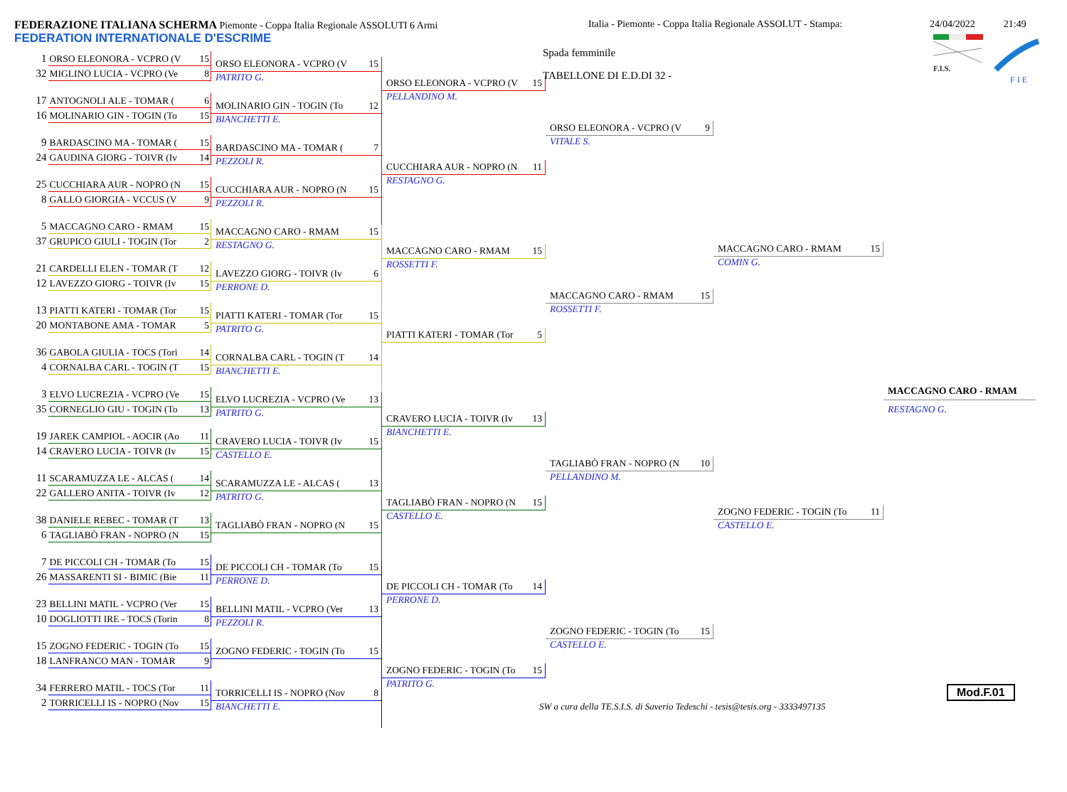FEDERAZIONE ITALIANA SCHERMA Piemonte - Coppa Italia Regionale ASSOLUTI 6 Armi
FEDERATION INTERNATIONALE D'ESCRIME
Italia - Piemonte - Coppa Italia Regionale ASSOLUT - Stampa:
24/04/2022 21:49
Spada femminile
TABELLONE DI E.D.DI 32 -
F.I.S.
F I E
1 ORSO ELEONORA - VCPRO (V 15
32 MIGLINO LUCIA - VCPRO (Ve 8
17 ANTOGNOLI ALE - TOMAR (6
16 MOLINARIO GIN - TOGIN (To 15
9 BARDASCINO MA - TOMAR (15
24 GAUDINA GIORG - TOIVR (Iv 14
25 CUCCHIARA AUR - NOPRO (N 15
8 GALLO GIORGIA - VCCUS (V 9
5 MACCAGNO CARO - RMAM 15
37 GRUPICO GIULI - TOGIN (Tor 2
21 CARDELLI ELEN - TOMAR (T 12
12 LAVEZZO GIORG - TOIVR (Iv 15
13 PIATTI KATERI - TOMAR (Tor 15
20 MONTABONE AMA - TOMAR 5
36 GABOLA GIULIA - TOCS (Tori 14
4 CORNALBA CARL - TOGIN (T 15
3 ELVO LUCREZIA - VCPRO (Ve 15
35 CORNEGLIO GIU - TOGIN (To 13
19 JAREK CAMPIOL - AOCIR (Ao 11
14 CRAVERO LUCIA - TOIVR (Iv 15
11 SCARAMUZZA LE - ALCAS (14
22 GALLERO ANITA - TOIVR (Iv 12
38 DANIELE REBEC - TOMAR (T 13
6 TAGLIABÒ FRAN - NOPRO (N 15
7 DE PICCOLI CH - TOMAR (To 15
26 MASSARENTI SI - BIMIC (Bie 11
23 BELLINI MATIL - VCPRO (Ver 15
10 DOGLIOTTI IRE - TOCS (Torin 8
15 ZOGNO FEDERIC - TOGIN (To 15
18 LANFRANCO MAN - TOMAR 9
34 FERRERO MATIL - TOCS (Tor 11
2 TORRICELLI IS - NOPRO (Nov 15
ORSO ELEONORA - VCPRO (V 15
PATRITO G.
MOLINARIO GIN - TOGIN (To 12
BIANCHETTI E.
BARDASCINO MA - TOMAR (7
PEZZOLI R.
CUCCHIARA AUR - NOPRO (N 15
PEZZOLI R.
MACCAGNO CARO - RMAM 15
RESTAGNO G.
LAVEZZO GIORG - TOIVR (Iv 6
PERRONE D.
PIATTI KATERI - TOMAR (Tor 15
PATRITO G.
CORNALBA CARL - TOGIN (T 14
BIANCHETTI E.
ELVO LUCREZIA - VCPRO (Ve 13
PATRITO G.
CRAVERO LUCIA - TOIVR (Iv 15
CASTELLO E.
SCARAMUZZA LE - ALCAS (13
PATRITO G.
TAGLIABÒ FRAN - NOPRO (N 15
DE PICCOLI CH - TOMAR (To 15
PERRONE D.
BELLINI MATIL - VCPRO (Ver 13
PEZZOLI R.
ZOGNO FEDERIC - TOGIN (To 15
TORRICELLI IS - NOPRO (Nov 8
BIANCHETTI E.
ORSO ELEONORA - VCPRO (V 15
PELLANDINO M.
CUCCHIARA AUR - NOPRO (N 11
RESTAGNO G.
MACCAGNO CARO - RMAM 15
ROSSETTI F.
PIATTI KATERI - TOMAR (Tor 5
CRAVERO LUCIA - TOIVR (Iv 13
BIANCHETTI E.
TAGLIABÒ FRAN - NOPRO (N 15
CASTELLO E.
DE PICCOLI CH - TOMAR (To 14
PERRONE D.
ZOGNO FEDERIC - TOGIN (To 15
PATRITO G.
ORSO ELEONORA - VCPRO (V 9
VITALE S.
MACCAGNO CARO - RMAM 15
ROSSETTI F.
TAGLIABÒ FRAN - NOPRO (N 10
PELLANDINO M.
ZOGNO FEDERIC - TOGIN (To 15
CASTELLO E.
MACCAGNO CARO - RMAM 15
COMIN G.
ZOGNO FEDERIC - TOGIN (To 11
CASTELLO E.
MACCAGNO CARO - RMAM
RESTAGNO G.
SW a cura della TE.S.I.S. di Saverio Tedeschi - tesis@tesis.org - 3333497135
Mod.F.01